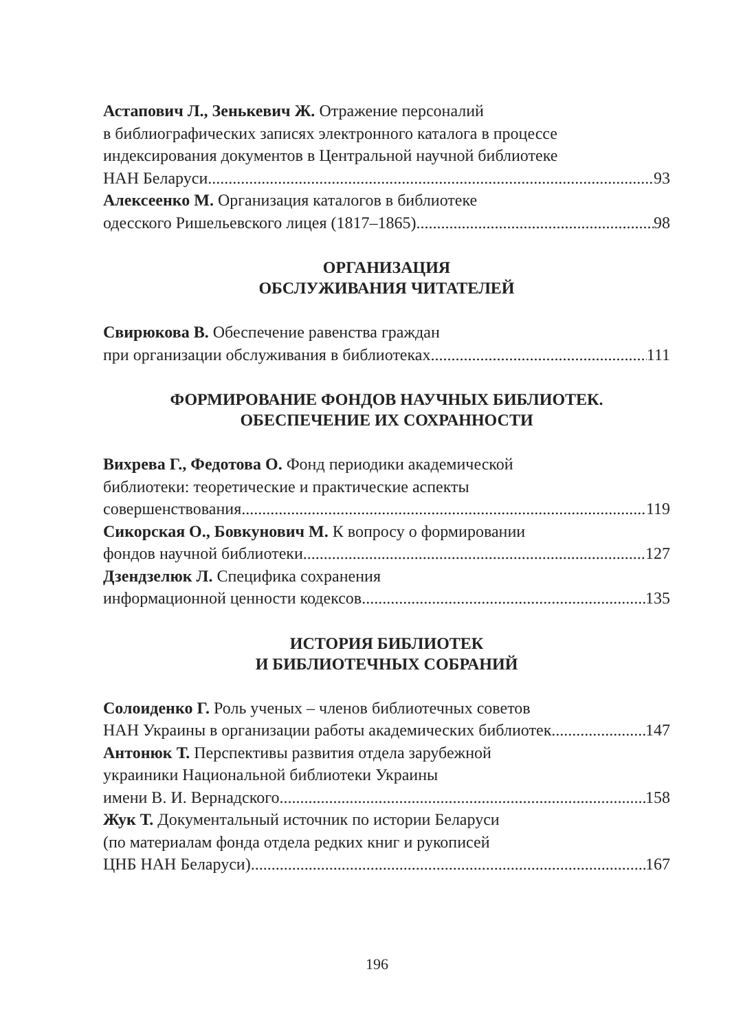Астапович Л., Зенькевич Ж. Отражение персоналий
в библиографических записях электронного каталога в процессе
индексирования документов в Центральной научной библиотеке
НАН Беларуси 93
Алексеенко М. Организация каталогов в библиотеке
одесского Ришельевского лицея (1817–1865) 98
ОРГАНИЗАЦИЯ
ОБСЛУЖИВАНИЯ ЧИТАТЕЛЕЙ
Свирюкова В. Обеспечение равенства граждан
при организации обслуживания в библиотеках 111
ФОРМИРОВАНИЕ ФОНДОВ НАУЧНЫХ БИБЛИОТЕК.
ОБЕСПЕЧЕНИЕ ИХ СОХРАННОСТИ
Вихрева Г., Федотова О. Фонд периодики академической
библиотеки: теоретические и практические аспекты
совершенствования 119
Сикорская О., Бовкунович М. К вопросу о формировании
фондов научной библиотеки 127
Дзендзелюк Л. Специфика сохранения
информационной ценности кодексов 135
ИСТОРИЯ БИБЛИОТЕК
И БИБЛИОТЕЧНЫХ СОБРАНИЙ
Солоиденко Г. Роль ученых – членов библиотечных советов
НАН Украины в организации работы академических библиотек 147
Антонюк Т. Перспективы развития отдела зарубежной
украиники Национальной библиотеки Украины
имени В. И. Вернадского 158
Жук Т. Документальный источник по истории Беларуси
(по материалам фонда отдела редких книг и рукописей
ЦНБ НАН Беларуси) 167
196